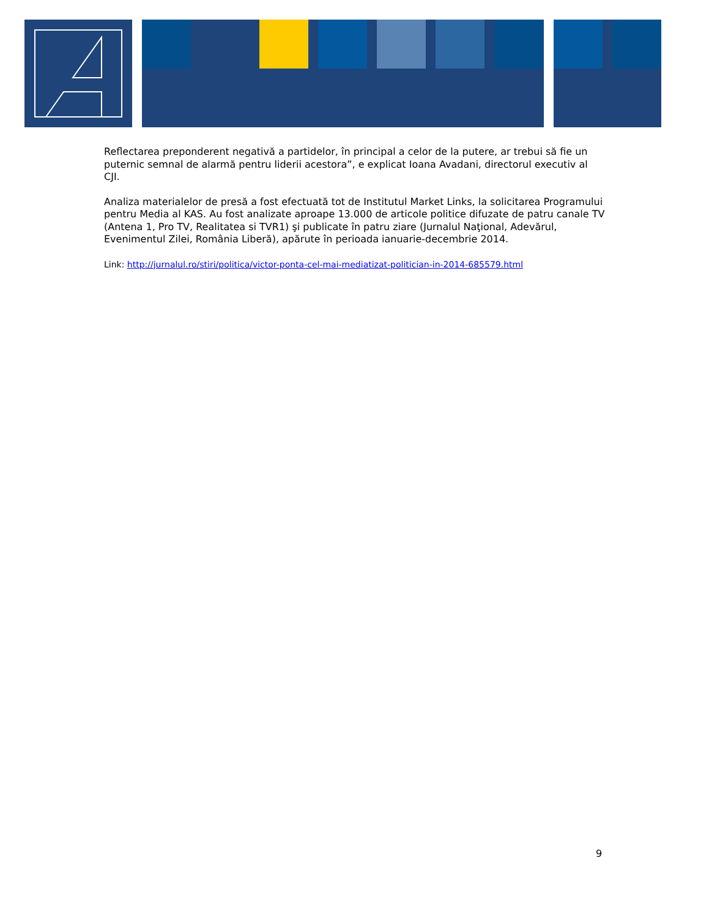Reflectarea preponderent negativă a partidelor, în principal a celor de la putere, ar trebui să fie un puternic semnal de alarmă pentru liderii acestora”, e explicat Ioana Avadani, directorul executiv al CJI.
Analiza materialelor de presă a fost efectuată tot de Institutul Market Links, la solicitarea Programului pentru Media al KAS. Au fost analizate aproape 13.000 de articole politice difuzate de patru canale TV (Antena 1, Pro TV, Realitatea si TVR1) şi publicate în patru ziare (Jurnalul Naţional, Adevărul, Evenimentul Zilei, România Liberă), apărute în perioada ianuarie-decembrie 2014.
Link: http://jurnalul.ro/stiri/politica/victor-ponta-cel-mai-mediatizat-politician-in-2014-685579.html
9